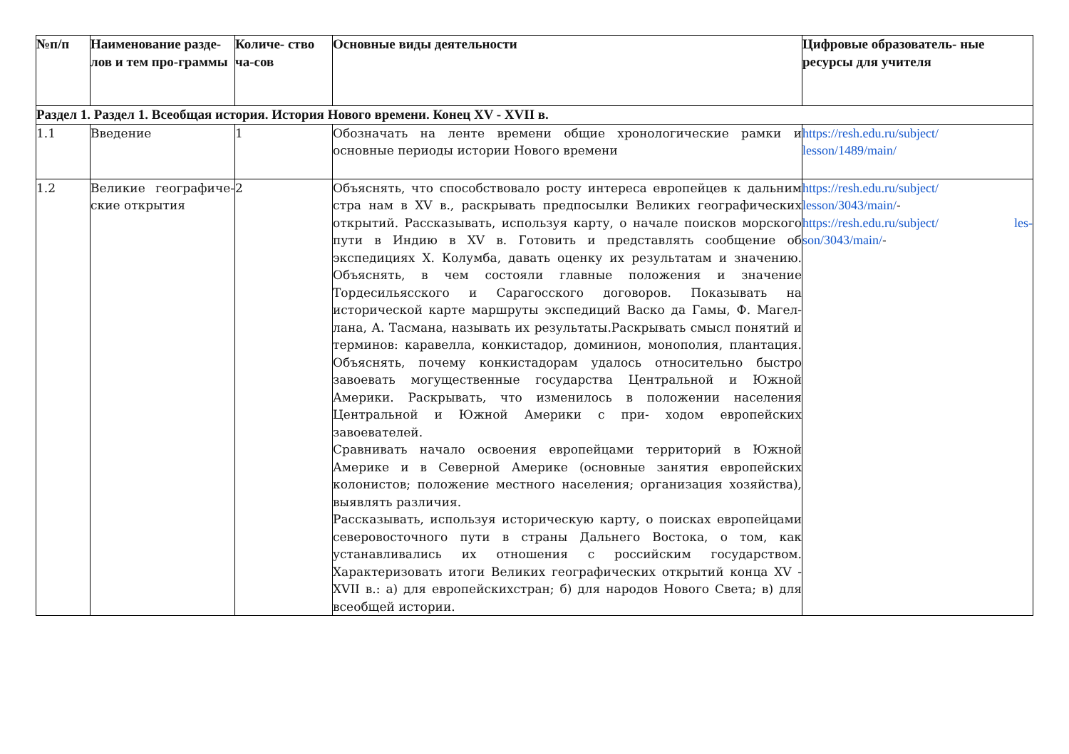| №п/п | Наименование разде-лов и тем про-граммы | Количе- ство ча-сов | Основные виды деятельности | Цифровые образователь- ные ресурсы для учителя |
| --- | --- | --- | --- | --- |
| Раздел 1. Раздел 1. Всеобщая история. История Нового времени. Конец XV - XVII в. | | | | |
| 1.1 | Введение | 1 | Обозначать на ленте времени общие хронологические рамки и основные периоды истории Нового времени | https://resh.edu.ru/subject/ lesson/1489/main/ |
| 1.2 | Великие географиче-ские открытия | 2 | Объяснять, что способствовало росту интереса европейцев к дальним стра нам в XV в., раскрывать предпосылки Великих географических открытий. Рассказывать, используя карту, о начале поисков морского пути в Индию в XV в. Готовить и представлять сообщение об экспедициях Х. Колумба, давать оценку их результатам и значению. Объяснять, в чем состояли главные положения и значение Тордесильясского и Сарагосского договоров. Показывать на исторической карте маршруты экспедиций Васко да Гамы, Ф. Магел-лана, А. Тасмана, называть их результаты.Раскрывать смысл понятий и терминов: каравелла, конкистадор, доминион, монополия, плантация. Объяснять, почему конкистадорам удалось относительно быстро завоевать могущественные государства Центральной и Южной Америки. Раскрывать, что изменилось в положении населения Центральной и Южной Америки с при- ходом европейских завоевателей. Сравнивать начало освоения европейцами территорий в Южной Америке и в Северной Америке (основные занятия европейских колонистов; положение местного населения; организация хозяйства), выявлять различия. Рассказывать, используя историческую карту, о поисках европейцами северовосточного пути в страны Дальнего Востока, о том, как устанавливались их отношения с российским государством. Характеризовать итоги Великих географических открытий конца XV - XVII в.: а) для европейскихстран; б) для народов Нового Света; в) для всеобщей истории. | https://resh.edu.ru/subject/ lesson/3043/main/ - https://resh.edu.ru/subject/ les-son/3043/main/ - |